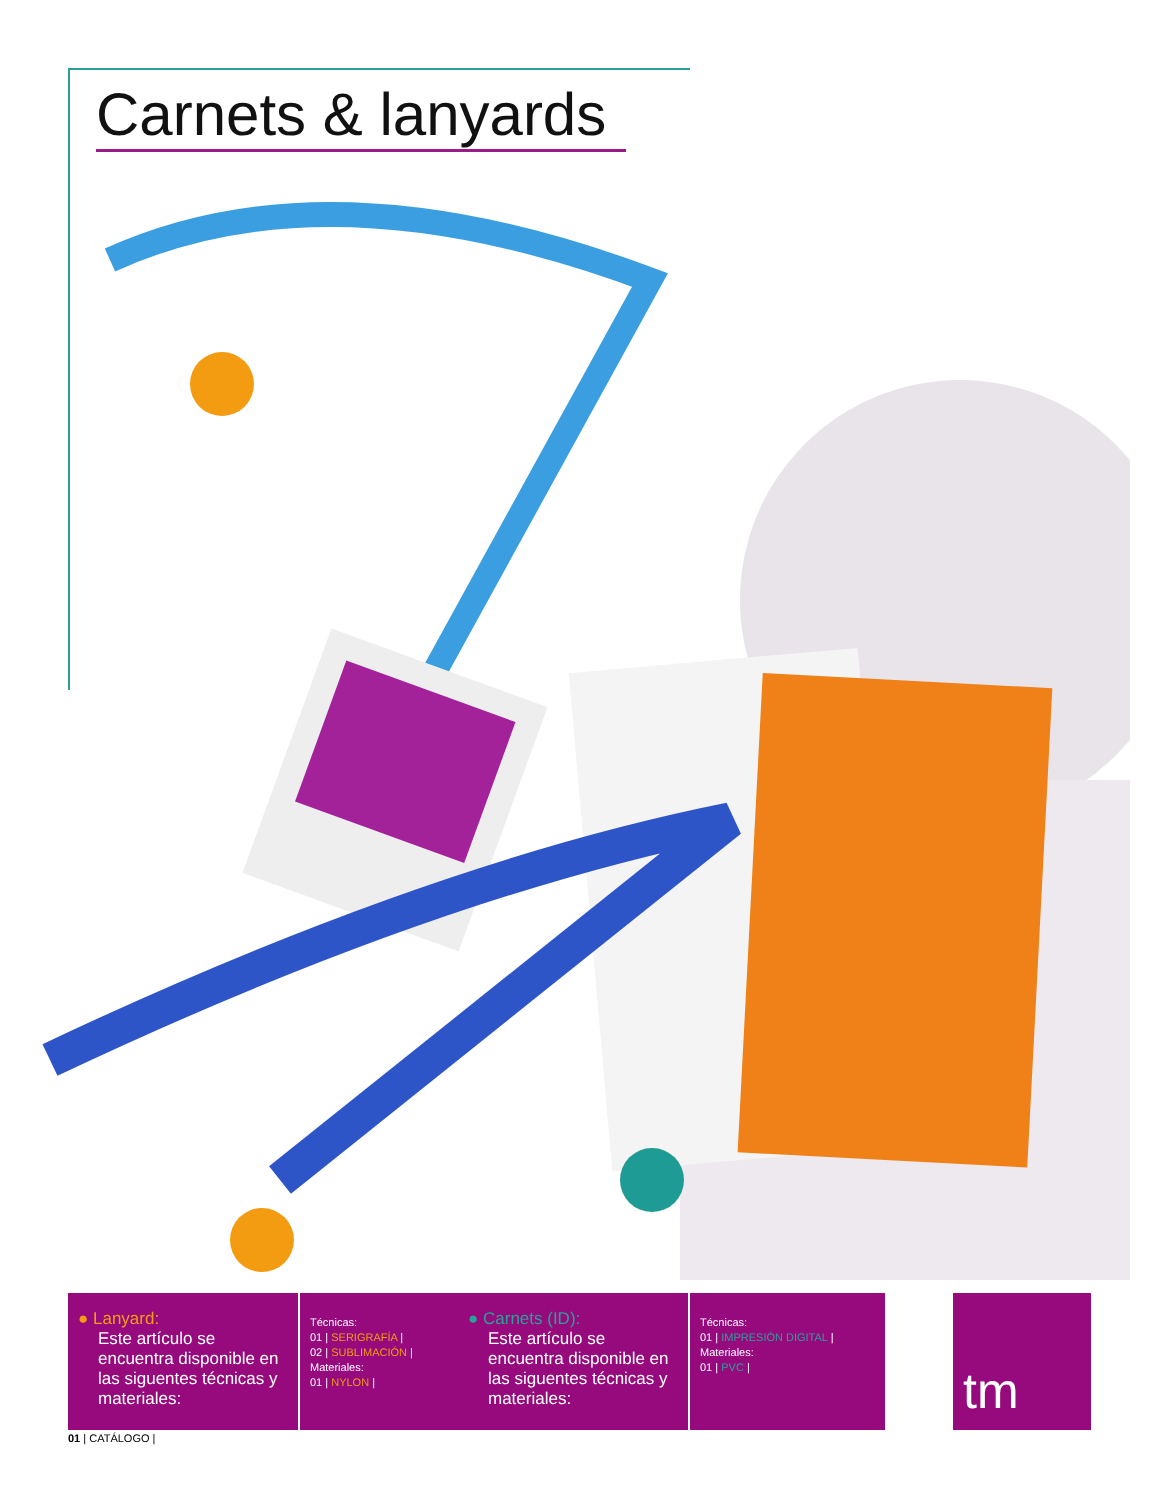Carnets & lanyards
● Lanyard:
Este artículo se encuentra disponible en las siguentes técnicas y materiales:
Técnicas:
01 | SERIGRAFÍA |
02 | SUBLIMACIÓN |
Materiales:
01 | NYLON |
● Carnets (ID):
Este artículo se encuentra disponible en las siguentes técnicas y materiales:
Técnicas:
01 | IMPRESIÓN DIGITAL |
Materiales:
01 | PVC |
tm
01 | CATÁLOGO |